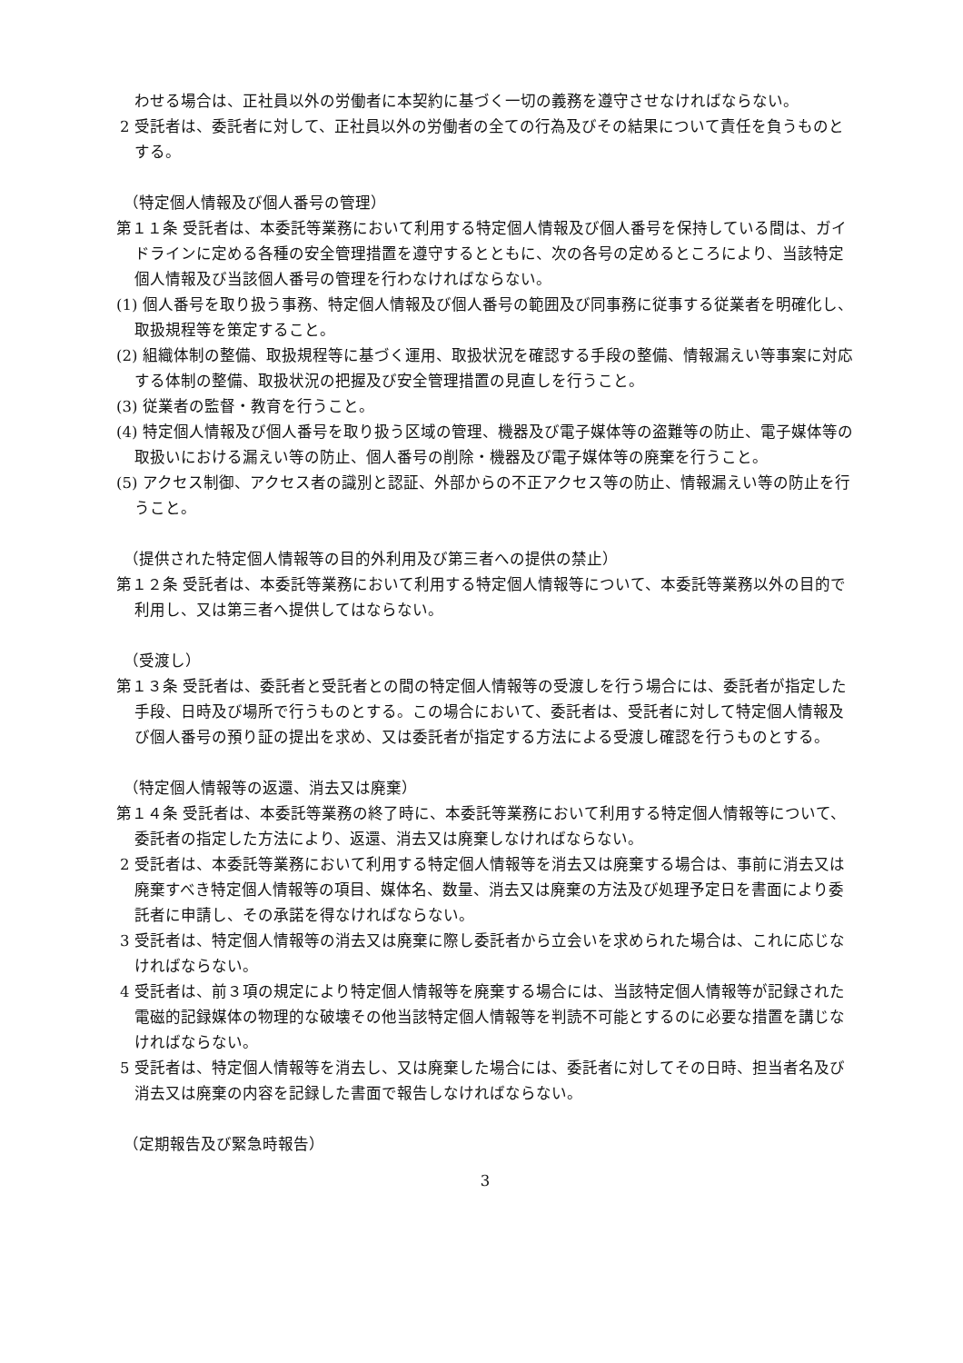わせる場合は、正社員以外の労働者に本契約に基づく一切の義務を遵守させなければならない。
2 受託者は、委託者に対して、正社員以外の労働者の全ての行為及びその結果について責任を負うものとする。
（特定個人情報及び個人番号の管理）
第１１条 受託者は、本委託等業務において利用する特定個人情報及び個人番号を保持している間は、ガイドラインに定める各種の安全管理措置を遵守するとともに、次の各号の定めるところにより、当該特定個人情報及び当該個人番号の管理を行わなければならない。
(1) 個人番号を取り扱う事務、特定個人情報及び個人番号の範囲及び同事務に従事する従業者を明確化し、取扱規程等を策定すること。
(2) 組織体制の整備、取扱規程等に基づく運用、取扱状況を確認する手段の整備、情報漏えい等事案に対応する体制の整備、取扱状況の把握及び安全管理措置の見直しを行うこと。
(3) 従業者の監督・教育を行うこと。
(4) 特定個人情報及び個人番号を取り扱う区域の管理、機器及び電子媒体等の盗難等の防止、電子媒体等の取扱いにおける漏えい等の防止、個人番号の削除・機器及び電子媒体等の廃棄を行うこと。
(5) アクセス制御、アクセス者の識別と認証、外部からの不正アクセス等の防止、情報漏えい等の防止を行うこと。
（提供された特定個人情報等の目的外利用及び第三者への提供の禁止）
第１２条 受託者は、本委託等業務において利用する特定個人情報等について、本委託等業務以外の目的で利用し、又は第三者へ提供してはならない。
（受渡し）
第１３条 受託者は、委託者と受託者との間の特定個人情報等の受渡しを行う場合には、委託者が指定した手段、日時及び場所で行うものとする。この場合において、委託者は、受託者に対して特定個人情報及び個人番号の預り証の提出を求め、又は委託者が指定する方法による受渡し確認を行うものとする。
（特定個人情報等の返還、消去又は廃棄）
第１４条 受託者は、本委託等業務の終了時に、本委託等業務において利用する特定個人情報等について、委託者の指定した方法により、返還、消去又は廃棄しなければならない。
2 受託者は、本委託等業務において利用する特定個人情報等を消去又は廃棄する場合は、事前に消去又は廃棄すべき特定個人情報等の項目、媒体名、数量、消去又は廃棄の方法及び処理予定日を書面により委託者に申請し、その承諾を得なければならない。
3 受託者は、特定個人情報等の消去又は廃棄に際し委託者から立会いを求められた場合は、これに応じなければならない。
4 受託者は、前３項の規定により特定個人情報等を廃棄する場合には、当該特定個人情報等が記録された電磁的記録媒体の物理的な破壊その他当該特定個人情報等を判読不可能とするのに必要な措置を講じなければならない。
5 受託者は、特定個人情報等を消去し、又は廃棄した場合には、委託者に対してその日時、担当者名及び消去又は廃棄の内容を記録した書面で報告しなければならない。
（定期報告及び緊急時報告）
3